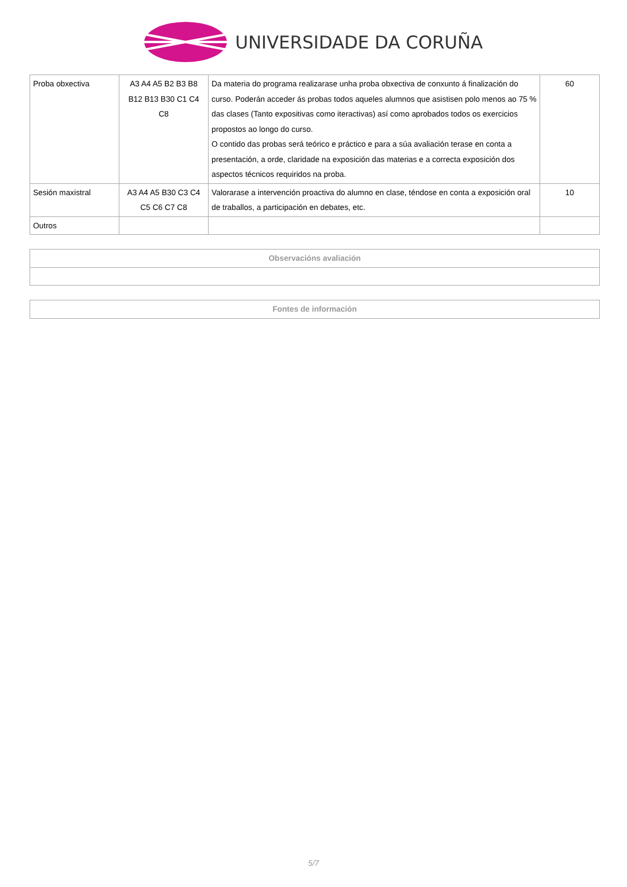UNIVERSIDADE DA CORUÑA
| Proba obxectiva | A3 A4 A5 B2 B3 B8 B12 B13 B30 C1 C4 C8 | Da materia do programa realizarase unha proba obxectiva de conxunto á finalización do curso. Poderán acceder ás probas todos aqueles alumnos que asistisen polo menos ao 75 % das clases (Tanto expositivas como iteractivas) así como aprobados todos os exercicios propostos ao longo do curso. O contido das probas será teórico e práctico e para a súa avaliación terase en conta a presentación, a orde, claridade na exposición das materias e a correcta exposición dos aspectos técnicos requiridos na proba. | 60 |
| Sesión maxistral | A3 A4 A5 B30 C3 C4 C5 C6 C7 C8 | Valorarase a intervención proactiva do alumno en clase, téndose en conta a exposición oral de traballos, a participación en debates, etc. | 10 |
| Outros | | | |
| Observacións avaliación |
| --- |
| Fontes de información |
| --- |
5/7